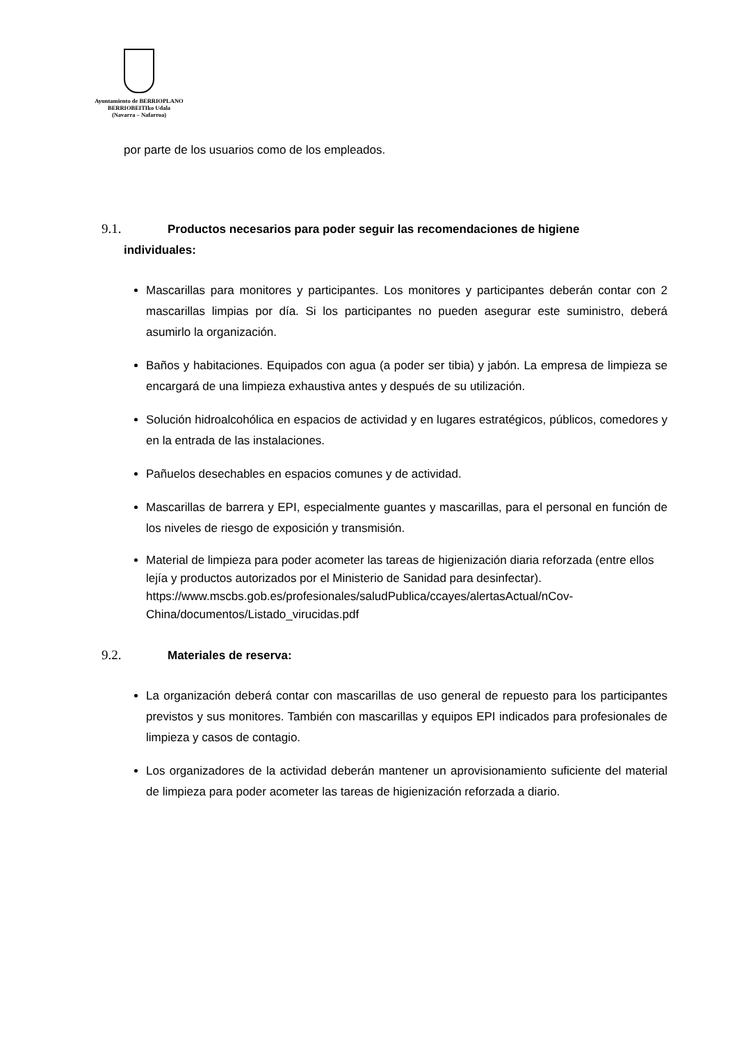Ayuntamiento de BERRIOPLANO
BERRIOBEITIko Udala
(Navarra – Nafarroa)
por parte de los usuarios como de los empleados.
9.1. Productos necesarios para poder seguir las recomendaciones de higiene
individuales:
Mascarillas para monitores y participantes. Los monitores y participantes deberán contar con 2 mascarillas limpias por día. Si los participantes no pueden asegurar este suministro, deberá asumirlo la organización.
Baños y habitaciones. Equipados con agua (a poder ser tibia) y jabón. La empresa de limpieza se encargará de una limpieza exhaustiva antes y después de su utilización.
Solución hidroalcohólica en espacios de actividad y en lugares estratégicos, públicos, comedores y en la entrada de las instalaciones.
Pañuelos desechables en espacios comunes y de actividad.
Mascarillas de barrera y EPI, especialmente guantes y mascarillas, para el personal en función de los niveles de riesgo de exposición y transmisión.
Material de limpieza para poder acometer las tareas de higienización diaria reforzada (entre ellos lejía y productos autorizados por el Ministerio de Sanidad para desinfectar).
https://www.mscbs.gob.es/profesionales/saludPublica/ccayes/alertasActual/nCov-China/documentos/Listado_virucidas.pdf
9.2. Materiales de reserva:
La organización deberá contar con mascarillas de uso general de repuesto para los participantes previstos y sus monitores. También con mascarillas y equipos EPI indicados para profesionales de limpieza y casos de contagio.
Los organizadores de la actividad deberán mantener un aprovisionamiento suficiente del material de limpieza para poder acometer las tareas de higienización reforzada a diario.